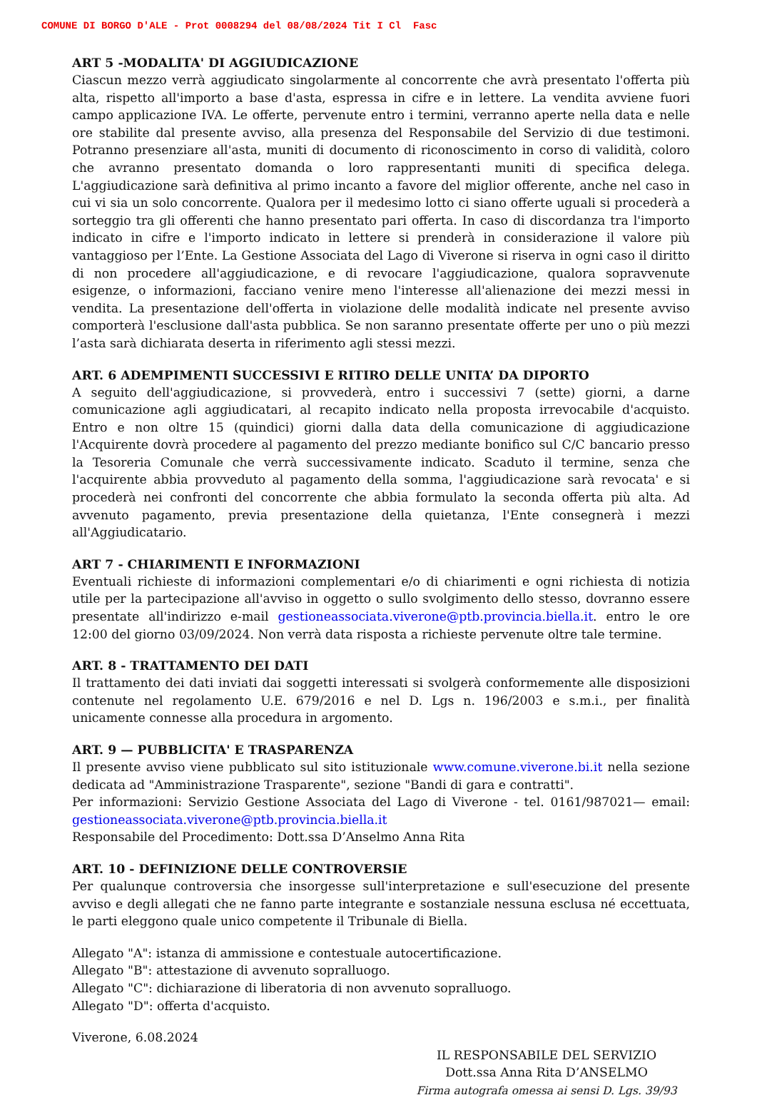COMUNE DI BORGO D'ALE - Prot 0008294 del 08/08/2024 Tit I Cl Fasc
ART 5 -MODALITA' DI AGGIUDICAZIONE
Ciascun mezzo verrà aggiudicato singolarmente al concorrente che avrà presentato l'offerta più alta, rispetto all'importo a base d'asta, espressa in cifre e in lettere. La vendita avviene fuori campo applicazione IVA. Le offerte, pervenute entro i termini, verranno aperte nella data e nelle ore stabilite dal presente avviso, alla presenza del Responsabile del Servizio di due testimoni. Potranno presenziare all'asta, muniti di documento di riconoscimento in corso di validità, coloro che avranno presentato domanda o loro rappresentanti muniti di specifica delega. L'aggiudicazione sarà definitiva al primo incanto a favore del miglior offerente, anche nel caso in cui vi sia un solo concorrente. Qualora per il medesimo lotto ci siano offerte uguali si procederà a sorteggio tra gli offerenti che hanno presentato pari offerta. In caso di discordanza tra l'importo indicato in cifre e l'importo indicato in lettere si prenderà in considerazione il valore più vantaggioso per l’Ente. La Gestione Associata del Lago di Viverone si riserva in ogni caso il diritto di non procedere all'aggiudicazione, e di revocare l'aggiudicazione, qualora sopravvenute esigenze, o informazioni, facciano venire meno l'interesse all'alienazione dei mezzi messi in vendita. La presentazione dell'offerta in violazione delle modalità indicate nel presente avviso comporterà l'esclusione dall'asta pubblica. Se non saranno presentate offerte per uno o più mezzi l’asta sarà dichiarata deserta in riferimento agli stessi mezzi.
ART. 6 ADEMPIMENTI SUCCESSIVI E RITIRO DELLE UNITA’ DA DIPORTO
A seguito dell'aggiudicazione, si provvederà, entro i successivi 7 (sette) giorni, a darne comunicazione agli aggiudicatari, al recapito indicato nella proposta irrevocabile d'acquisto. Entro e non oltre 15 (quindici) giorni dalla data della comunicazione di aggiudicazione l'Acquirente dovrà procedere al pagamento del prezzo mediante bonifico sul C/C bancario presso la Tesoreria Comunale che verrà successivamente indicato. Scaduto il termine, senza che l'acquirente abbia provveduto al pagamento della somma, l'aggiudicazione sarà revocata' e si procederà nei confronti del concorrente che abbia formulato la seconda offerta più alta. Ad avvenuto pagamento, previa presentazione della quietanza, l'Ente consegnerà i mezzi all'Aggiudicatario.
ART 7 - CHIARIMENTI E INFORMAZIONI
Eventuali richieste di informazioni complementari e/o di chiarimenti e ogni richiesta di notizia utile per la partecipazione all'avviso in oggetto o sullo svolgimento dello stesso, dovranno essere presentate all'indirizzo e-mail gestioneassociata.viverone@ptb.provincia.biella.it. entro le ore 12:00 del giorno 03/09/2024. Non verrà data risposta a richieste pervenute oltre tale termine.
ART. 8 - TRATTAMENTO DEI DATI
Il trattamento dei dati inviati dai soggetti interessati si svolgerà conformemente alle disposizioni contenute nel regolamento U.E. 679/2016 e nel D. Lgs n. 196/2003 e s.m.i., per finalità unicamente connesse alla procedura in argomento.
ART. 9 — PUBBLICITA' E TRASPARENZA
Il presente avviso viene pubblicato sul sito istituzionale www.comune.viverone.bi.it nella sezione dedicata ad "Amministrazione Trasparente", sezione "Bandi di gara e contratti".
Per informazioni: Servizio Gestione Associata del Lago di Viverone - tel. 0161/987021— email: gestioneassociata.viverone@ptb.provincia.biella.it
Responsabile del Procedimento: Dott.ssa D’Anselmo Anna Rita
ART. 10 - DEFINIZIONE DELLE CONTROVERSIE
Per qualunque controversia che insorgesse sull'interpretazione e sull'esecuzione del presente avviso e degli allegati che ne fanno parte integrante e sostanziale nessuna esclusa né eccettuata, le parti eleggono quale unico competente il Tribunale di Biella.
Allegato "A": istanza di ammissione e contestuale autocertificazione.
Allegato "B": attestazione di avvenuto sopralluogo.
Allegato "C": dichiarazione di liberatoria di non avvenuto sopralluogo.
Allegato "D": offerta d'acquisto.
Viverone, 6.08.2024
IL RESPONSABILE DEL SERVIZIO
Dott.ssa Anna Rita D’ANSELMO
Firma autografa omessa ai sensi D. Lgs. 39/93